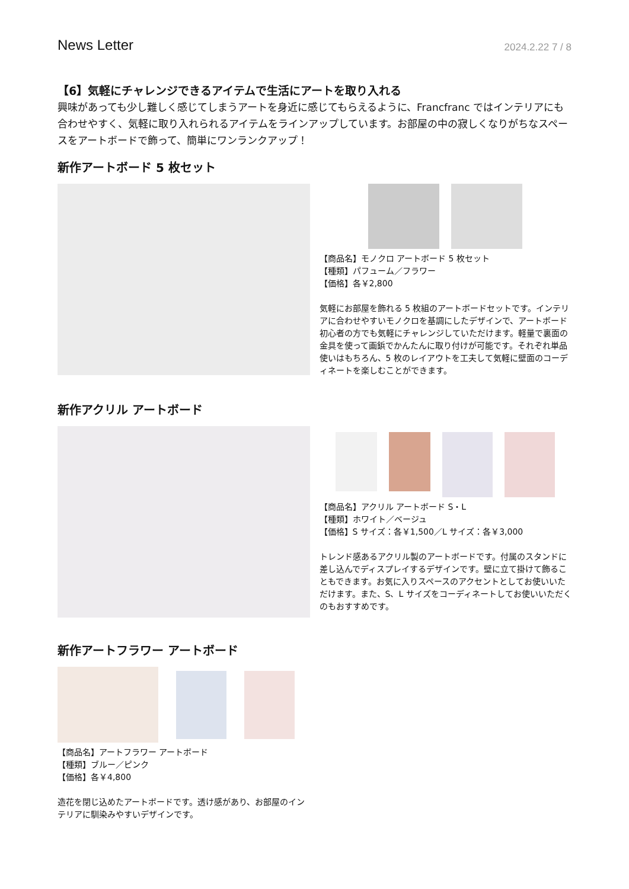News Letter
2024.2.22 7 / 8
【6】気軽にチャレンジできるアイテムで生活にアートを取り入れる
興味があっても少し難しく感じてしまうアートを身近に感じてもらえるように、Francfranc ではインテリアにも合わせやすく、気軽に取り入れられるアイテムをラインアップしています。お部屋の中の寂しくなりがちなスペースをアートボードで飾って、簡単にワンランクアップ！
新作アートボード 5 枚セット
【商品名】モノクロ アートボード 5 枚セット
【種類】パフューム／フラワー
【価格】各￥2,800
気軽にお部屋を飾れる 5 枚組のアートボードセットです。インテリアに合わせやすいモノクロを基調にしたデザインで、アートボード初心者の方でも気軽にチャレンジしていただけます。軽量で裏面の金具を使って画鋲でかんたんに取り付けが可能です。それぞれ単品使いはもちろん、5 枚のレイアウトを工夫して気軽に壁面のコーディネートを楽しむことができます。
新作アクリル アートボード
【商品名】アクリル アートボード S・L
【種類】ホワイト／ベージュ
【価格】S サイズ：各￥1,500／L サイズ：各￥3,000
トレンド感あるアクリル製のアートボードです。付属のスタンドに差し込んでディスプレイするデザインです。壁に立て掛けて飾ることもできます。お気に入りスペースのアクセントとしてお使いいただけます。また、S、L サイズをコーディネートしてお使いいただくのもおすすめです。
新作アートフラワー アートボード
【商品名】アートフラワー アートボード
【種類】ブルー／ピンク
【価格】各￥4,800
造花を閉じ込めたアートボードです。透け感があり、お部屋のインテリアに馴染みやすいデザインです。